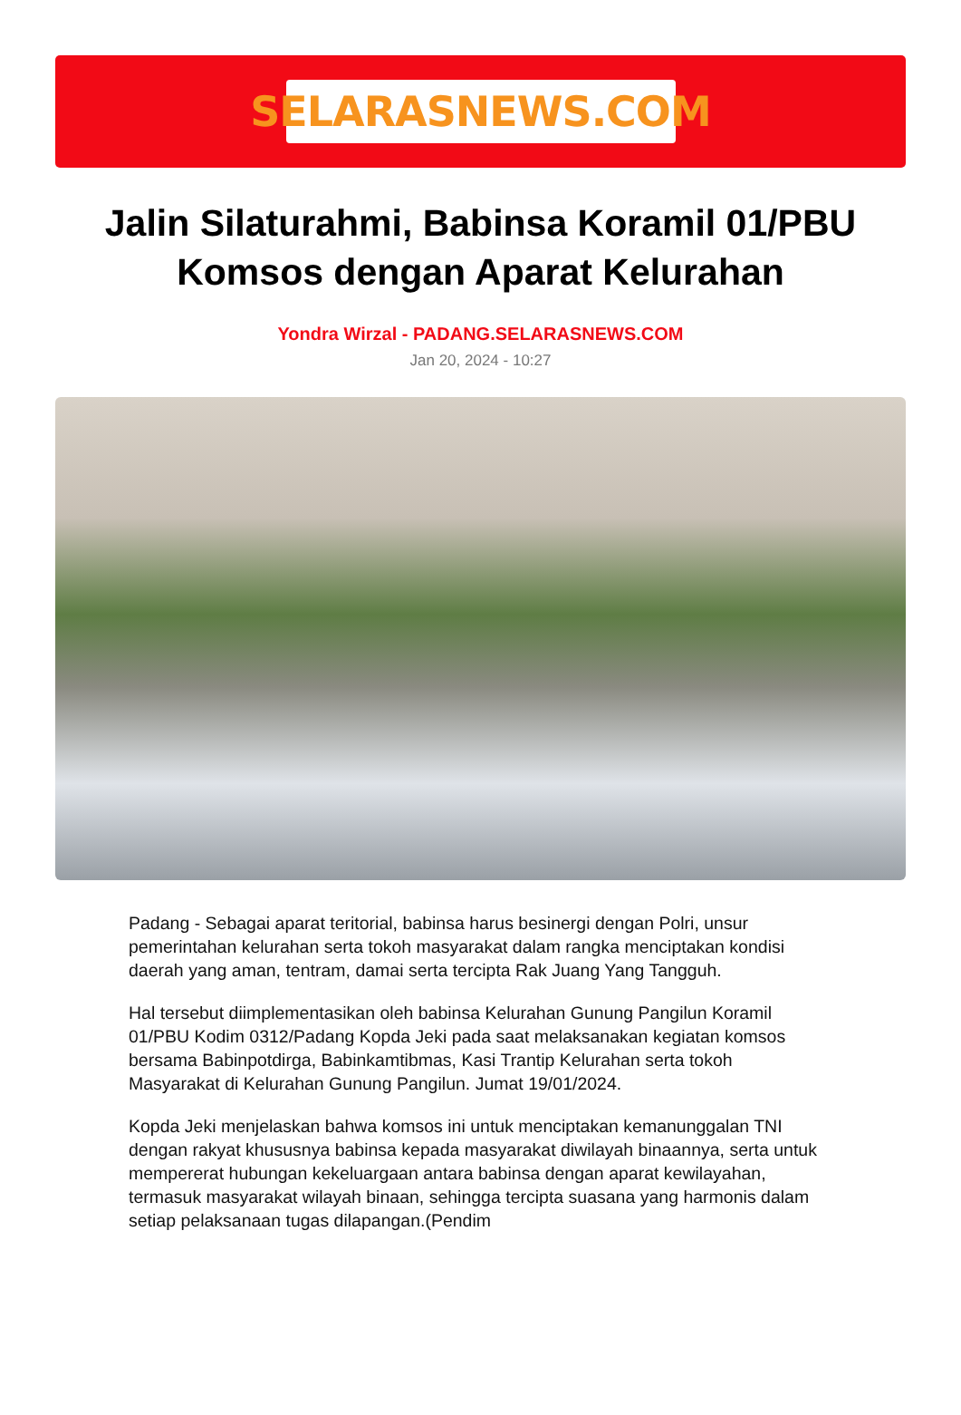SELARASNEWS.COM
Jalin Silaturahmi, Babinsa Koramil 01/PBU Komsos dengan Aparat Kelurahan
Yondra Wirzal - PADANG.SELARASNEWS.COM
Jan 20, 2024 - 10:27
Padang - Sebagai aparat teritorial, babinsa harus besinergi dengan Polri, unsur pemerintahan kelurahan serta tokoh masyarakat dalam rangka menciptakan kondisi daerah yang aman, tentram, damai serta tercipta Rak Juang Yang Tangguh.
Hal tersebut diimplementasikan oleh babinsa Kelurahan Gunung Pangilun Koramil 01/PBU Kodim 0312/Padang Kopda Jeki pada saat melaksanakan kegiatan komsos bersama Babinpotdirga, Babinkamtibmas, Kasi Trantip Kelurahan serta tokoh Masyarakat di Kelurahan Gunung Pangilun. Jumat 19/01/2024.
Kopda Jeki menjelaskan bahwa komsos ini untuk menciptakan kemanunggalan TNI dengan rakyat khususnya babinsa kepada masyarakat diwilayah binaannya, serta untuk mempererat hubungan kekeluargaan antara babinsa dengan aparat kewilayahan, termasuk masyarakat wilayah binaan, sehingga tercipta suasana yang harmonis dalam setiap pelaksanaan tugas dilapangan.(Pendim